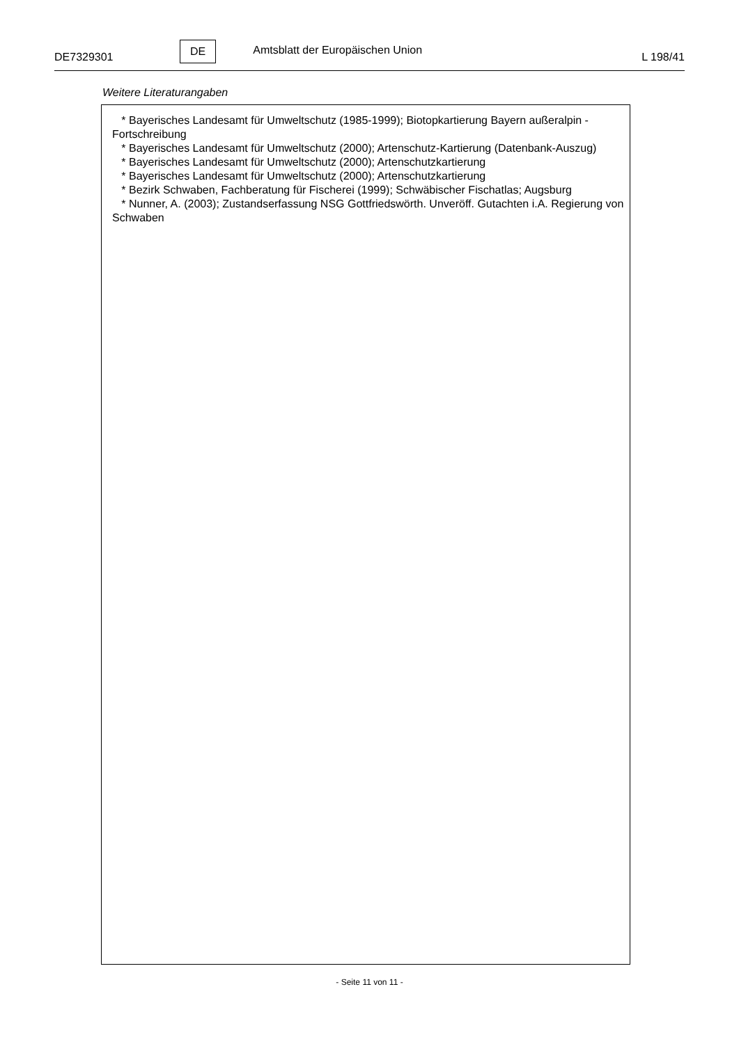DE7329301
DE
Amtsblatt der Europäischen Union
L 198/41
Weitere Literaturangaben
* Bayerisches Landesamt für Umweltschutz (1985-1999); Biotopkartierung Bayern außeralpin - Fortschreibung
* Bayerisches Landesamt für Umweltschutz (2000); Artenschutz-Kartierung (Datenbank-Auszug)
* Bayerisches Landesamt für Umweltschutz (2000); Artenschutzkartierung
* Bayerisches Landesamt für Umweltschutz (2000); Artenschutzkartierung
* Bezirk Schwaben, Fachberatung für Fischerei (1999); Schwäbischer Fischatlas; Augsburg
* Nunner, A. (2003); Zustandserfassung NSG Gottfriedswörth. Unveröff. Gutachten i.A. Regierung von Schwaben
- Seite 11 von 11 -